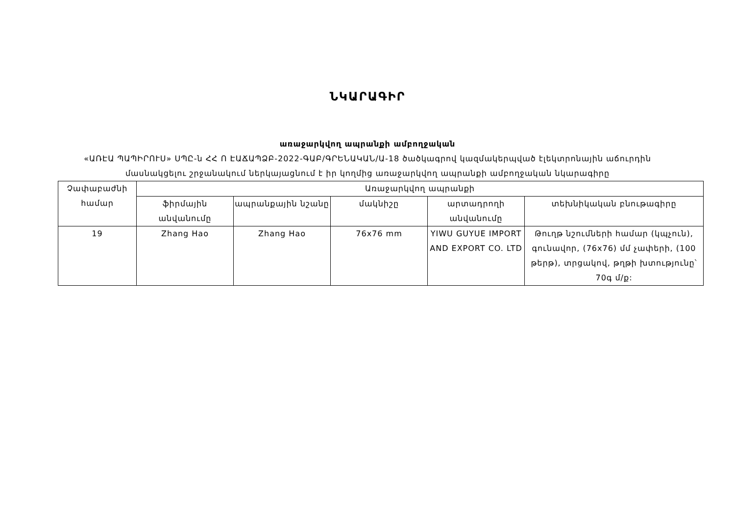ՆԿԱՐԱԳԻՐ
առաջարկվող ապրանքի ամբողջական
«ԱՌԷԱ ՊԱՊԻՐՈՒՍ» ՍՊԸ-ն ՀՀ Ո ԷԱՃԱՊՁԲ-2022-ԳԱԲ/ԳՐԵՆԱԿԱՆ/Ա-18 ծածկագրով կազմակերպված էլեկտրոնային աճուրդին
մասնակցելու շրջանակում ներկայացնում է իր կողմից առաջարկվող ապրանքի ամբողջական նկարագիրը
| Չափաբաժնի համար | Առաջարկվող ապրանքի | | | | |
| --- | --- | --- | --- | --- | --- |
| | ֆիրմային անվանումը | ապրանքային նշանը | մակնիշը | արտադրողի անվանումը | տեխնիկական բնութագիրը |
| 19 | Zhang Hao | Zhang Hao | 76x76 mm | YIWU GUYUE IMPORT AND EXPORT CO. LTD | Թուղթ նշումների համար (կպչուն), գունավոր, (76x76) մմ չափերի, (100 թերթ), տրցակով, թղթի խտությունը՝ 70գ մ/ք: |